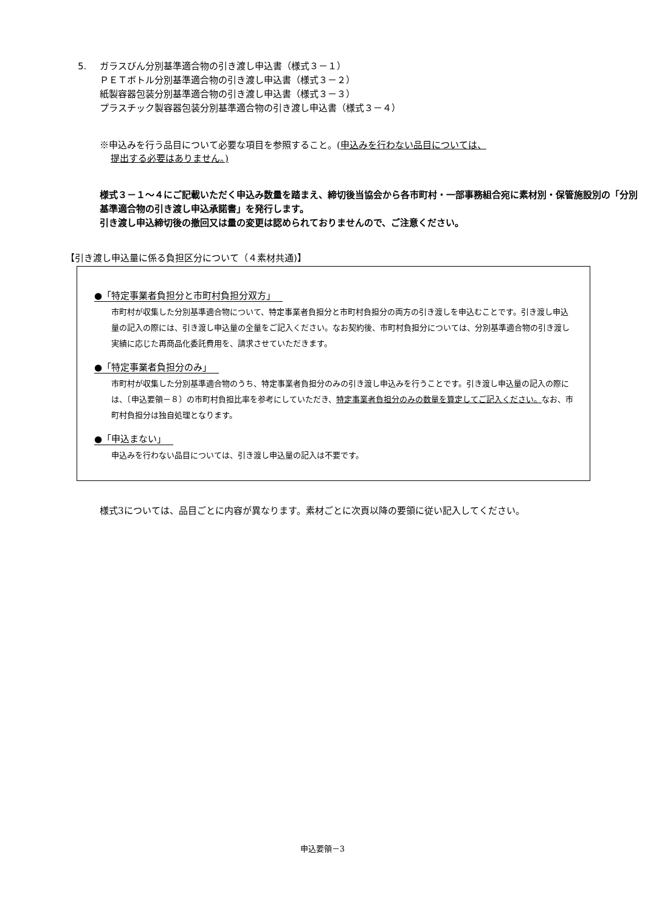5. ガラスびん分別基準適合物の引き渡し申込書（様式３－１）
ＰＥＴボトル分別基準適合物の引き渡し申込書（様式３－２）
紙製容器包装分別基準適合物の引き渡し申込書（様式３－３）
プラスチック製容器包装分別基準適合物の引き渡し申込書（様式３－４）
※申込みを行う品目について必要な項目を参照すること。(申込みを行わない品目については、
提出する必要はありません。)
様式３－１～４にご記載いただく申込み数量を踏まえ、締切後当協会から各市町村・一部事務組合宛に素材別・保管施設別の「分別基準適合物の引き渡し申込承諾書」を発行します。
引き渡し申込締切後の撤回又は量の変更は認められておりませんので、ご注意ください。
【引き渡し申込量に係る負担区分について（４素材共通)】
●「特定事業者負担分と市町村負担分双方」
市町村が収集した分別基準適合物について、特定事業者負担分と市町村負担分の両方の引き渡しを申込むことです。引き渡し申込量の記入の際には、引き渡し申込量の全量をご記入ください。なお契約後、市町村負担分については、分別基準適合物の引き渡し実績に応じた再商品化委託費用を、請求させていただきます。
●「特定事業者負担分のみ」
市町村が収集した分別基準適合物のうち、特定事業者負担分のみの引き渡し申込みを行うことです。引き渡し申込量の記入の際には、〔申込要領－８〕の市町村負担比率を参考にしていただき、特定事業者負担分のみの数量を算定してご記入ください。なお、市町村負担分は独自処理となります。
●「申込まない」
申込みを行わない品目については、引き渡し申込量の記入は不要です。
様式3については、品目ごとに内容が異なります。素材ごとに次頁以降の要領に従い記入してください。
申込要領－3